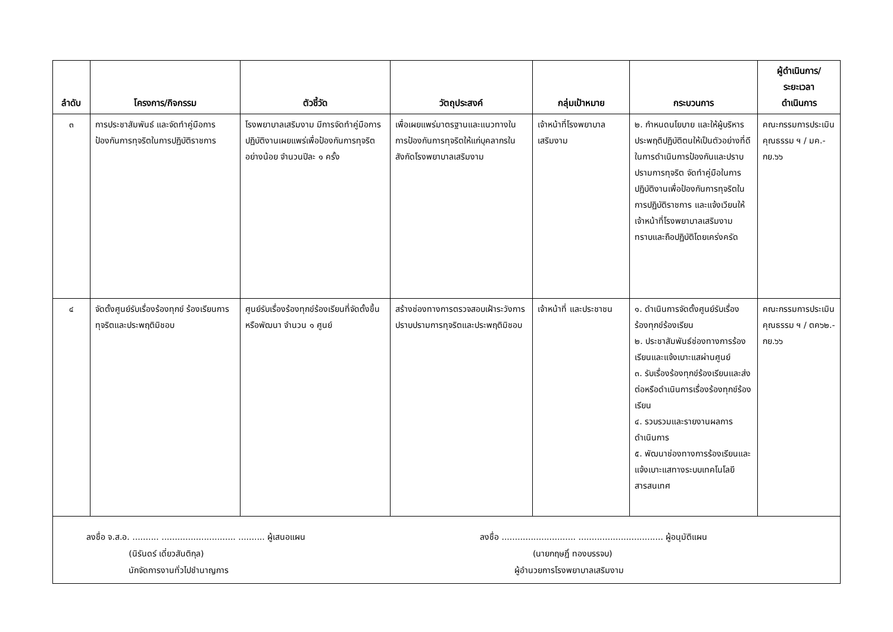| ลำดับ | โครงการ/กิจกรรม | ตัวชี้วัด | วัตถุประสงค์ | กลุ่มเป้าหมาย | กระบวนการ | ผู้ดำเนินการ/ ระยะเวลา ดำเนินการ |
| --- | --- | --- | --- | --- | --- | --- |
| ๓ | การประชาสัมพันธ์ และจัดทำคู่มือการป้องกันการทุจริตในการปฏิบัติราชการ | โรงพยาบาลเสริมงาม มีการจัดทำคู่มือการปฏิบัติงานเผยแพร่เพื่อป้องกันการทุจริตอย่างน้อย จำนวนปีละ ๑ ครั้ง | เพื่อเผยแพร่มาตรฐานและแนวทางในการป้องกันการทุจริตให้แก่บุคลากรในสังกัดโรงพยาบาลเสริมงาม | เจ้าหน้าที่โรงพยาบาลเสริมงาม | ๒. กำหนดนโยบาย และให้ผู้บริหารประพฤติปฏิบัติตนให้เป็นตัวอย่างที่ดีในการดำเนินการป้องกันและปราบปรามการทุจริต จัดทำคู่มือในการปฏิบัติงานเพื่อป้องกันการทุจริตในการปฏิบัติราชการ และแจ้งเวียนให้เจ้าหน้าที่โรงพยาบาลเสริมงาม ทราบและถือปฏิบัติโดยเคร่งครัด | คณะกรรมการประเมินคุณธรรม ฯ / มค.-กย.๖๖ |
| ๔ | จัดตั้งศูนย์รับเรื่องร้องทุกข์ ร้องเรียนการทุจริตและประพฤติมิชอบ | ศูนย์รับเรื่องร้องทุกข์ร้องเรียนที่จัดตั้งขึ้นหรือพัฒนา จำนวน ๑ ศูนย์ | สร้างช่องทางการตรวจสอบเฝ้าระวังการปราบปรามการทุจริตและประพฤติมิชอบ | เจ้าหน้าที่ และประชาชน | ๑. ดำเนินการจัดตั้งศูนย์รับเรื่องร้องทุกข์ร้องเรียน ๒. ประชาสัมพันธ์ช่องทางการร้องเรียนและแจ้งเบาะแสผ่านศูนย์ ๓. รับเรื่องร้องทุกข์ร้องเรียนและส่งต่อหรือดำเนินการเรื่องร้องทุกข์ร้องเรียน ๔. รวบรวมและรายงานผลการดำเนินการ ๕. พัฒนาช่องทางการร้องเรียนและแจ้งเบาะแสทางระบบเทคโนโลยีสารสนเทศ | คณะกรรมการประเมินคุณธรรม ฯ / ตค๖๒.-กย.๖๖ |
ลงชื่อ จ.ส.อ. .......... ............................ .......... ผู้เสนอแผน
(นิรันดร์ เดี่ยวสันติกุล)
นักจัดการงานทั่วไปชำนาญการ
ลงชื่อ ............................ ................................ ผู้อนุมัติแผน
(นายกฤษฎิ์ ทองบรรจบ)
ผู้อำนวยการโรงพยาบาลเสริมงาม